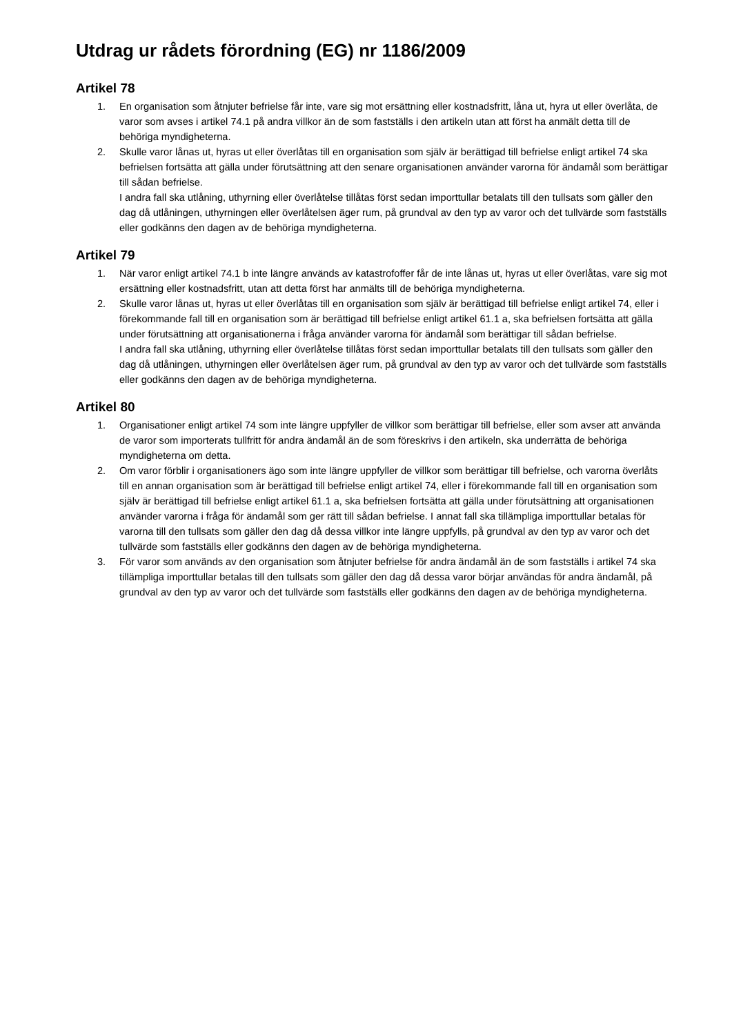Utdrag ur rådets förordning (EG) nr 1186/2009
Artikel 78
1. En organisation som åtnjuter befrielse får inte, vare sig mot ersättning eller kostnadsfritt, låna ut, hyra ut eller överlåta, de varor som avses i artikel 74.1 på andra villkor än de som fastställs i den artikeln utan att först ha anmält detta till de behöriga myndigheterna.
2. Skulle varor lånas ut, hyras ut eller överlåtas till en organisation som själv är berättigad till befrielse enligt artikel 74 ska befrielsen fortsätta att gälla under förutsättning att den senare organisationen använder varorna för ändamål som berättigar till sådan befrielse.
I andra fall ska utlåning, uthyrning eller överlåtelse tillåtas först sedan importtullar betalats till den tullsats som gäller den dag då utlåningen, uthyrningen eller överlåtelsen äger rum, på grundval av den typ av varor och det tullvärde som fastställs eller godkänns den dagen av de behöriga myndigheterna.
Artikel 79
1. När varor enligt artikel 74.1 b inte längre används av katastrofoffer får de inte lånas ut, hyras ut eller överlåtas, vare sig mot ersättning eller kostnadsfritt, utan att detta först har anmälts till de behöriga myndigheterna.
2. Skulle varor lånas ut, hyras ut eller överlåtas till en organisation som själv är berättigad till befrielse enligt artikel 74, eller i förekommande fall till en organisation som är berättigad till befrielse enligt artikel 61.1 a, ska befrielsen fortsätta att gälla under förutsättning att organisationerna i fråga använder varorna för ändamål som berättigar till sådan befrielse.
I andra fall ska utlåning, uthyrning eller överlåtelse tillåtas först sedan importtullar betalats till den tullsats som gäller den dag då utlåningen, uthyrningen eller överlåtelsen äger rum, på grundval av den typ av varor och det tullvärde som fastställs eller godkänns den dagen av de behöriga myndigheterna.
Artikel 80
1. Organisationer enligt artikel 74 som inte längre uppfyller de villkor som berättigar till befrielse, eller som avser att använda de varor som importerats tullfritt för andra ändamål än de som föreskrivs i den artikeln, ska underrätta de behöriga myndigheterna om detta.
2. Om varor förblir i organisationers ägo som inte längre uppfyller de villkor som berättigar till befrielse, och varorna överlåts till en annan organisation som är berättigad till befrielse enligt artikel 74, eller i förekommande fall till en organisation som själv är berättigad till befrielse enligt artikel 61.1 a, ska befrielsen fortsätta att gälla under förutsättning att organisationen använder varorna i fråga för ändamål som ger rätt till sådan befrielse. I annat fall ska tillämpliga importtullar betalas för varorna till den tullsats som gäller den dag då dessa villkor inte längre uppfylls, på grundval av den typ av varor och det tullvärde som fastställs eller godkänns den dagen av de behöriga myndigheterna.
3. För varor som används av den organisation som åtnjuter befrielse för andra ändamål än de som fastställs i artikel 74 ska tillämpliga importtullar betalas till den tullsats som gäller den dag då dessa varor börjar användas för andra ändamål, på grundval av den typ av varor och det tullvärde som fastställs eller godkänns den dagen av de behöriga myndigheterna.